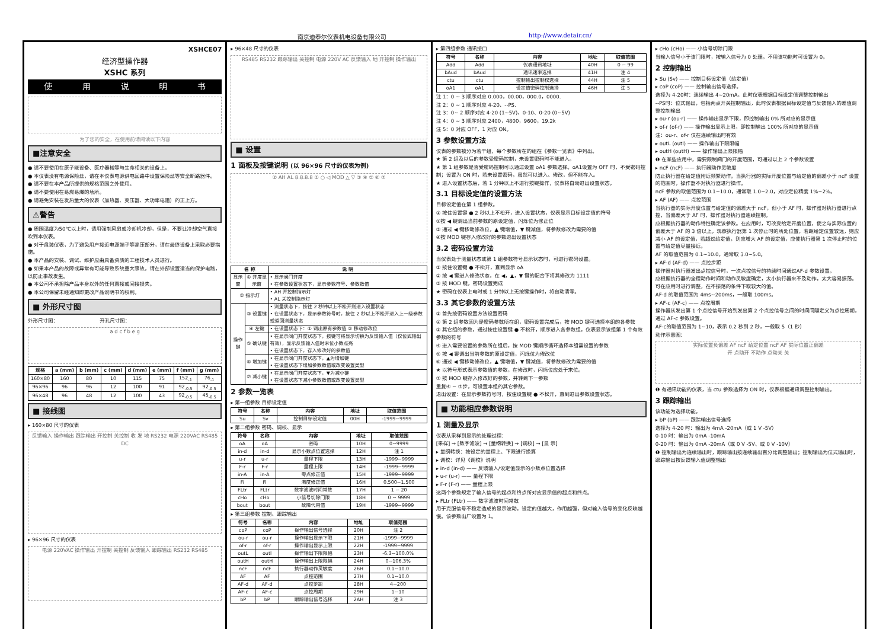南京迪泰尔仪表机电设备有限公司 http://www.detair.cn/
XSHCE07
经济型操作器
XSHC 系列
使用说明书
为了您的安全，在使用前请阅读以下内容
■注意安全
● 请不要使用在原子能设备、医疗器械等与生命相关的设备上。
● 本仪表没有电源保险丝，请在本仪表电源供电回路中设置保险丝等安全断路器件。
● 请不要在本产品所提供的规格范围之外使用。
● 请不要使用在易燃易爆的场所。
● 请避免安装在发热量大的仪表（加热器、变压器、大功率电阻）的正上方。
⚠警告
● 周围温度为50℃以上时，请用强制风扇或冷却机冷却，但是，不要让冷却空气直接吹到本仪表。
● 对于盘装仪表，为了避免用户接近电源端子等高压部分，请在最终设备上采取必要措施。
● 本产品的安装、调试、维护应由具备资质的工程技术人员进行。
● 如果本产品的故障或异常有可能导致系统重大事故，请在外部设置适当的保护电路，以防止事故发生。
● 本公司不承担除产品本身以外的任何直接或间接损失。
● 本公司保留未经通知即更改产品说明书的权利。
■ 外形尺寸图
外形尺寸图： 开孔尺寸图：
a d c f b e g
| 规格 | a (mm) | b (mm) | c (mm) | d (mm) | e (mm) | f (mm) | g (mm) |
| --- | --- | --- | --- | --- | --- | --- | --- |
| 160×80 | 160 | 80 | 10 | 115 | 75 | 152<sub>-1</sub> | 76<sub>-1</sub> |
| 96×96 | 96 | 96 | 12 | 100 | 91 | 92<sub>-0.5</sub> | 92<sub>-0.5</sub> |
| 96×48 | 96 | 48 | 12 | 100 | 43 | 92<sub>-0.5</sub> | 45<sub>-0.5</sub> |
■ 接线图
▸ 160×80 尺寸的仪表
反馈输入 操作输出 跟踪输出 开控制 关控制 收 发 地 RS232 电源 220VAC RS485 DC
▸ 96×96 尺寸的仪表
电源 220VAC 操作输出 开控制 关控制 反馈输入 跟踪输出 RS232 RS485
▸ 96×48 尺寸的仪表
RS485 RS232 跟踪输出 关控制 电源 220V AC 反馈输入 地 开控制 操作输出
■ 设置
1 面板及按键说明 (以 96×96 尺寸的仪表为例)
② AH AL 8.8.8.8 ① ○ ◁ MOD △ ▽ ③ ④ ⑤ ⑥ ⑦
| 名 称 | | 说 明 |
| --- | --- | --- |
| 显示窗 | ① 开度显示窗 | • 显示阀门开度 • 在参数设置状态下，显示参数符号、参数数值 |
| ② 指示灯 | | • AH 开控制指示灯 • AL 关控制指示灯 |
| 操作键 | ③ 设置键 | • 测量状态下，按往 2 秒钟以上不松开则进入设置状态 • 在设置状态下，显示参数符号时，按往 2 秒以上不松开进入上一级参数或返回测量状态 |
| | ④ 左键 | • 在设置状态下：① 调出原有参数值 ② 移动修改位 |
| | ⑤ 确认键 | • 在显示阀门开度状态下，按键可将显示切换为反馈输入值（仅位式输出有效），显示反馈输入值时末位小数点亮 • 在设置状态下，存入修改好的参数值 |
| | ⑥ 增加键 | • 在显示阀门开度状态下，▲为增加键 • 在设置状态下增加参数数值或改变设置类型 |
| | ⑦ 减小键 | • 在显示阀门开度状态下，▼为减小键 • 在设置状态下减小参数数值或改变设置类型 |
2 参数一览表
▸ 第一组参数 目标设定值
| 符号 | 名称 | 内容 | 地址 | 取值范围 |
| --- | --- | --- | --- | --- |
| Su | Sv | 控制目标设定值 | 00H | -1999~9999 |
▸ 第二组参数 密码、调校、显示
| 符号 | 名称 | 内容 | 地址 | 取值范围 |
| --- | --- | --- | --- | --- |
| oA | oA | 密码 | 10H | 0~9999 |
| in-d | in-d | 显示小数点位置选择 | 12H | 注 1 |
| u-r | u-r | 量程下限 | 13H | -1999~9999 |
| F-r | F-r | 量程上限 | 14H | -1999~9999 |
| in-A | in-A | 零点修正值 | 15H | -1999~9999 |
| Fi | Fi | 满度修正值 | 16H | 0.500~1.500 |
| FLtr | FLtr | 数字滤波时间常数 | 17H | 1 ~ 20 |
| cHo | cHo | 小信号切除门限 | 18H | 0 ~ 9999 |
| bout | bout | 故障代用值 | 19H | -1999~9999 |
▸ 第三组参数 控制、跟踪输出
| 符号 | 名称 | 内容 | 地址 | 取值范围 |
| --- | --- | --- | --- | --- |
| coP | coP | 操作输出信号选择 | 20H | 注 2 |
| ou-r | ou-r | 操作输出显示下限 | 21H | -1999~9999 |
| of-r | of-r | 操作输出显示上限 | 22H | -1999~9999 |
| outL | outl | 操作输出下限限幅 | 23H | -6.3~100.0% |
| outH | outH | 操作输出上限限幅 | 24H | 0~106.3% |
| ncF | ncF | 执行器动作灵敏度 | 26H | 0.1~10.0 |
| AF | AF | 点控范围 | 27H | 0.1~10.0 |
| AF-d | AF-d | 点控步距 | 28H | 4~200 |
| AF-c | AF-c | 点控周期 | 29H | 1~10 |
| bP | bP | 跟踪输出信号选择 | 2AH | 注 3 |
▸ 第四组参数 通讯接口
| 符号 | 名称 | 内容 | 地址 | 取值范围 |
| --- | --- | --- | --- | --- |
| Add | Add | 仪表通讯地址 | 40H | 0 ~ 99 |
| bAud | bAud | 通讯速率选择 | 41H | 注 4 |
| ctu | ctu | 控制输出控制权选择 | 44H | 注 5 |
| oA1 | oA1 | 设定值密码控制选择 | 46H | 注 5 |
注 1：0 ~ 3 顺序对应 0.000，00.00，000.0，0000.
注 2：0 ~ 1 顺序对应 4-20、--PS.
注 3：0~ 2 顺序对应 4-20 (1~5V)、0-10、0-20 (0~5V)
注 4：0 ~ 3 顺序对应 2400，4800，9600，19.2k
注 5：0 对应 OFF，1 对应 ON。
3 参数设置方法
仪表的参数被分为若干组，每个参数所在的组在《参数一览表》中列出。
★ 第 2 组及以后的参数受密码控制，未设置密码时不能进入。
★ 第 1 组参数是否受密码控制可以通过设置 oA1 参数选择。oA1设置为 OFF 时，不受密码控制；设置为 ON 时，若未设置密码，虽然可以进入、修改，但不能存入。
★ 进入设置状态后，若 1 分钟以上不进行按键操作，仪表将自动退出设置状态。
3.1 目标设定值的设置方法
目标设定值在第 1 组参数。
① 按住设置键 ● 2 秒以上不松开，进入设置状态，仪表显示目标设定值的符号
②按 ◀ 键调出当前参数的原设定值，闪烁位为修正位
③ 通过 ◀ 键移动修改位，▲ 键增值，▼ 键减值，将参数修改为需要的值
④按 MOD 键存入修改好的参数退出设置状态
3.2 密码设置方法
当仪表处于测量状态或第 1 组参数符号显示状态时，可进行密码设置。
① 按住设置键 ● 不松开，直到显示 oA
② 按 ◀ 键进入修改状态，在 ◀，▲，▼ 键的配合下将其修改为 1111
③ 按 MOD 键，密码设置完成
★ 密码在仪表上电时或 1 分钟以上无按键操作时，将自动清零。
3.3 其它参数的设置方法
① 首先按密码设置方法设置密码
② 第 2 组参数因为是密码参数所在组，密码设置完成后，按 MOD 键可选择本组的各参数
③ 其它组的参数，通过按住设置键 ● 不松开，顺序进入各参数组，仪表显示该组第 1 个有效参数的符号
④ 进入需要设置的参数所在组后，按 MOD 键顺序循环选择本组需设置的参数
⑤ 按 ◀ 键调出当前参数的原设定值，闪烁位为修改位
⑥ 通过 ◀ 键移动修改位，▲ 键增值，▼ 键减值，将参数修改为需要的值
★ 以符号形式表示参数值的参数，在修改时，闪烁位应处于末位。
⑦ 按 MOD 键存入修改好的参数，并转到下一参数
重复④ ~ ⑦步，可设置本组的其它参数。
退出设置：在显示参数符号时，按住设置键 ● 不松开，直到退出参数设置状态。
■ 功能相应参数说明
1 测量及显示
仪表从采样到显示的处理过程：
[采样] → [数字滤波] → [量纲转换] → [调校] → [显 示]
▸ 量纲转换：按设定的量程上、下限进行换算
▸ 调校：详见《调校》说明
▸ in-d (in-d) —— 反馈输入/设定值显示的小数点位置选择
▸ u-r (u-r) —— 量程下限
▸ F-r (F-r) —— 量程上限
这两个参数规定了输入信号的起点和终点所对应显示值的起点和终点。
▸ FLtr (FLtr) —— 数字滤波时间常数
用于克服信号不稳定造成的显示波动，设定的值越大，作用越强，但对输入信号的变化反映越慢。该参数出厂设置为 1。
▸ cHo (cHo) —— 小信号切除门限
当输入信号小于该门限时，按输入信号为 0 处理，不用该功能时可设置为 0。
2 控制输出
▸ Su (Sv) —— 控制目标设定值（给定值）
▸ coP (coP) —— 控制输出信号选择。
选择为 4-20时：连续输出 4~20mA，此时仪表根据目标设定值调整控制输出
--PS时：位式输出，包括两点开关控制输出，此时仪表根据目标设定值与反馈输入的差值调整控制输出
▸ ou-r (ou-r) —— 操作输出显示下限，即控制输出 0% 所对应的显示值
▸ of-r (of-r) —— 操作输出显示上限，即控制输出 100% 所对应的显示值
注：ou-r、of-r 仅在连续输出时有效
▸ outL (outl) —— 操作输出下限限幅
▸ outH (outH) —— 操作输出上限限幅
❶ 在某些应用中，需要限制阀门的开度范围，可通过以上 2 个参数设置
▸ ncF (ncF) —— 执行器动作灵敏度
防止执行器在给定值附近频繁动作。当执行器的实际开度位置与给定值的偏差小于 ncF 设置的范围时，操作器不对执行器进行操作。
ncF 参数的取值范围为 0.1~10.0，通常取 1.0~2.0，对应定位精度 1%~2%。
▸ AF (AF) —— 点控范围
当执行器的实际开度位置与给定值的偏差大于 ncF，但小于 AF 时，操作器对执行器进行点控，当偏差大于 AF 时，操作器对执行器连续控制。
应根据执行器的动作特性确定该参数。在应用时，可改变给定开度位置，使之与实际位置的偏差大于 AF 的 3 倍以上，观察执行器第 1 次停止时的所处位置，若距给定位置较远，则应减小 AF 的设定值，若超过给定值，则应增大 AF 的设定值，应使执行器第 1 次停止时的位置与给定值尽量接近。
AF 的取值范围为 0.1~10.0，通常取 3.0~5.0。
▸ AF-d (AF-d) —— 点控步距
操作器对执行器发出点控信号时，一次点控信号的持续时间通过AF-d 参数设置。
应根据执行器的全程动作时间和动作灵敏度确定，太小执行器来不及动作，太大容易振荡。可在应用时进行调整，在不振荡的条件下取较大的值。
AF-d 的取值范围为 4ms~200ms，一般取 100ms。
▸ AF-c (AF-c) —— 点控周期
操作器从发出第 1 个点控信号开始到发出第 2 个点控信号之间的时间间隔定义为点控周期，通过 AF-c 参数设置。
AF-c的取值范围为 1~10，表示 0.2 秒到 2 秒，一般取 5（1 秒）
动作示意图：
实际位置负偏差 AF ncF 给定位置 ncF AF 实际位置正偏差
开 点动开 不动作 点动关 关
❶ 有通讯功能的仪表，当 ctu 参数选择为 ON 时，仪表根据通讯调整控制输出。
3 跟踪输出
该功能为选择功能。
▸ bP (bP) —— 跟踪输出信号选择
选择为 4-20 时：输出为 4mA -20mA（或 1 V -5V）
0-10 时：输出为 0mA -10mA
0-20 时：输出为 0mA -20mA（或 0 V -5V、或 0 V -10V）
❶ 控制输出为连续输出时，跟踪输出按连续输出百分比调整输出；控制输出为位式输出时，跟踪输出按反馈输入值调整输出